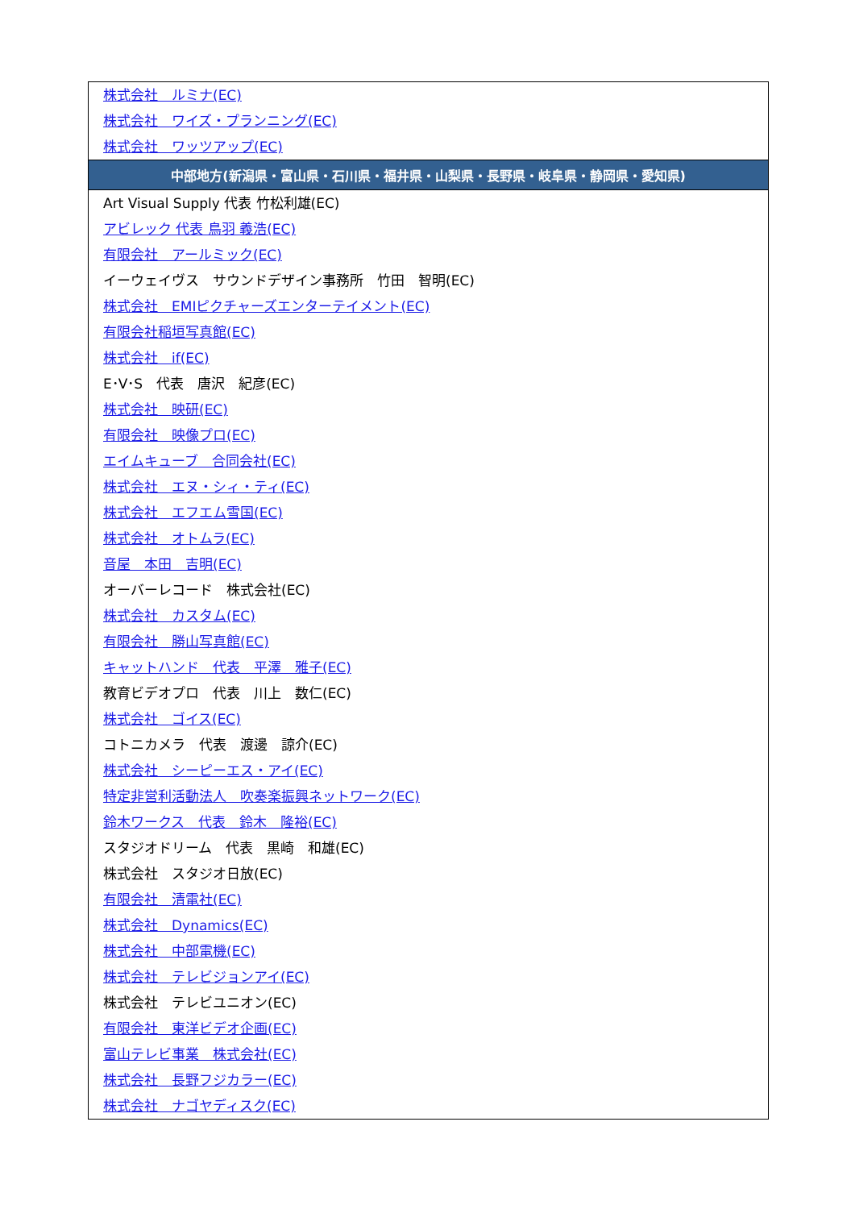| 株式会社 ルミナ(EC) |
| 株式会社 ワイズ・プランニング(EC) |
| 株式会社 ワッツアップ(EC) |
| 中部地方(新潟県・富山県・石川県・福井県・山梨県・長野県・岐阜県・静岡県・愛知県) |
| Art Visual Supply 代表 竹松利雄(EC) |
| アビレック 代表 鳥羽 義浩(EC) |
| 有限会社 アールミック(EC) |
| イーウェイヴス サウンドデザイン事務所 竹田 智明(EC) |
| 株式会社 EMIピクチャーズエンターテイメント(EC) |
| 有限会社稲垣写真館(EC) |
| 株式会社 if(EC) |
| E･V･S 代表 唐沢 紀彦(EC) |
| 株式会社 映研(EC) |
| 有限会社 映像プロ(EC) |
| エイムキューブ 合同会社(EC) |
| 株式会社 エヌ・シィ・ティ(EC) |
| 株式会社 エフエム雪国(EC) |
| 株式会社 オトムラ(EC) |
| 音屋 本田 吉明(EC) |
| オーバーレコード 株式会社(EC) |
| 株式会社 カスタム(EC) |
| 有限会社 勝山写真館(EC) |
| キャットハンド 代表 平澤 雅子(EC) |
| 教育ビデオプロ 代表 川上 数仁(EC) |
| 株式会社 ゴイス(EC) |
| コトニカメラ 代表 渡邊 諒介(EC) |
| 株式会社 シーピーエス・アイ(EC) |
| 特定非営利活動法人 吹奏楽振興ネットワーク(EC) |
| 鈴木ワークス 代表 鈴木 隆裕(EC) |
| スタジオドリーム 代表 黒崎 和雄(EC) |
| 株式会社 スタジオ日放(EC) |
| 有限会社 清電社(EC) |
| 株式会社 Dynamics(EC) |
| 株式会社 中部電機(EC) |
| 株式会社 テレビジョンアイ(EC) |
| 株式会社 テレビユニオン(EC) |
| 有限会社 東洋ビデオ企画(EC) |
| 富山テレビ事業 株式会社(EC) |
| 株式会社 長野フジカラー(EC) |
| 株式会社 ナゴヤディスク(EC) |